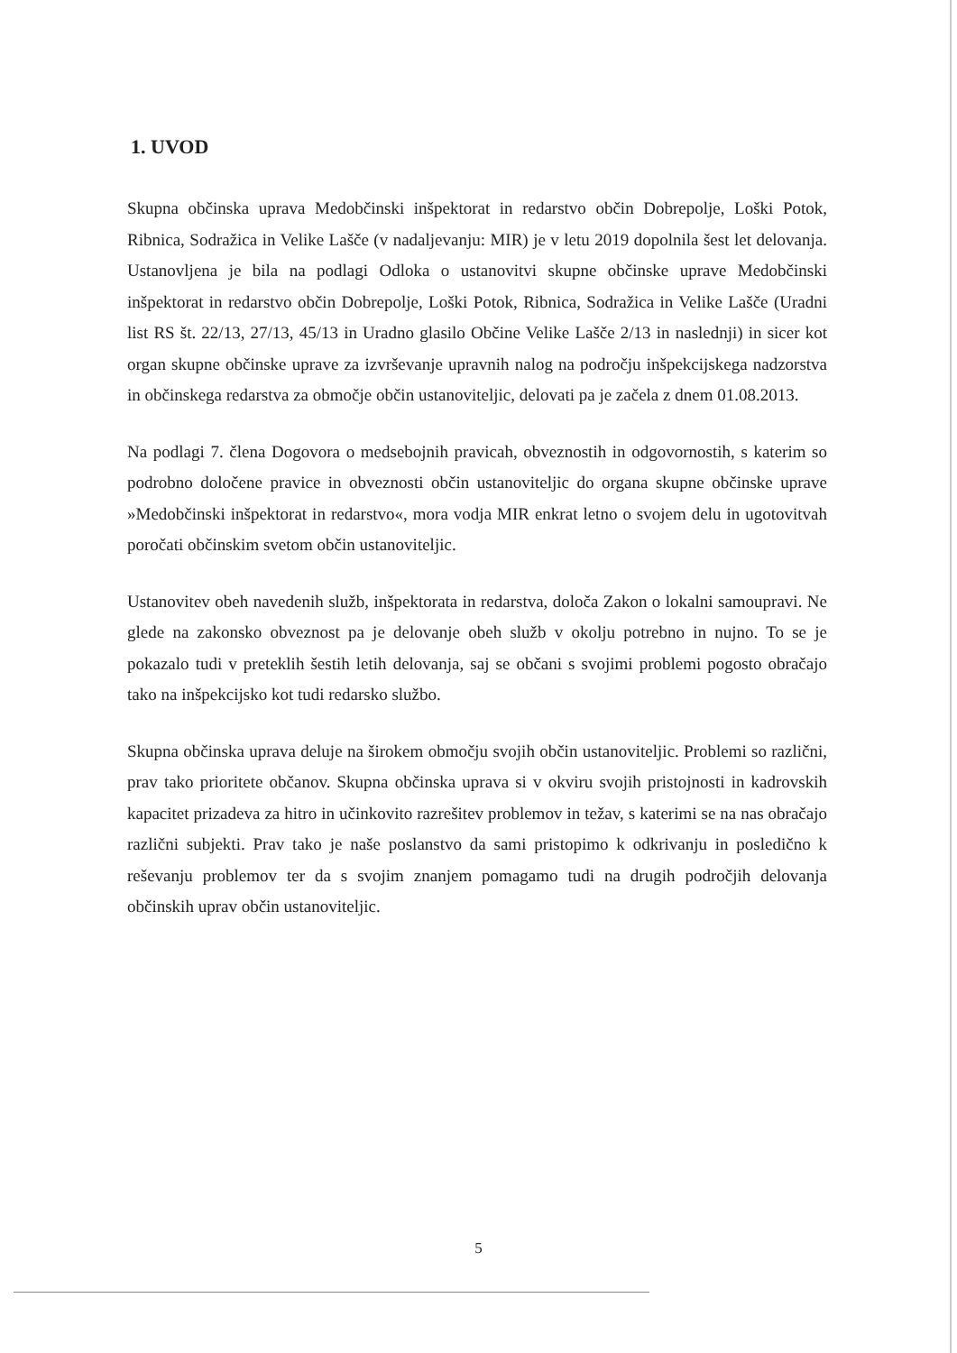1. UVOD
Skupna občinska uprava Medobčinski inšpektorat in redarstvo občin Dobrepolje, Loški Potok, Ribnica, Sodražica in Velike Lašče (v nadaljevanju: MIR) je v letu 2019 dopolnila šest let delovanja. Ustanovljena je bila na podlagi Odloka o ustanovitvi skupne občinske uprave Medobčinski inšpektorat in redarstvo občin Dobrepolje, Loški Potok, Ribnica, Sodražica in Velike Lašče (Uradni list RS št. 22/13, 27/13, 45/13 in Uradno glasilo Občine Velike Lašče 2/13 in naslednji) in sicer kot organ skupne občinske uprave za izvrševanje upravnih nalog na področju inšpekcijskega nadzorstva in občinskega redarstva za območje občin ustanoviteljic, delovati pa je začela z dnem 01.08.2013.
Na podlagi 7. člena Dogovora o medsebojnih pravicah, obveznostih in odgovornostih, s katerim so podrobno določene pravice in obveznosti občin ustanoviteljic do organa skupne občinske uprave »Medobčinski inšpektorat in redarstvo«, mora vodja MIR enkrat letno o svojem delu in ugotovitvah poročati občinskim svetom občin ustanoviteljic.
Ustanovitev obeh navedenih služb, inšpektorata in redarstva, določa Zakon o lokalni samoupravi. Ne glede na zakonsko obveznost pa je delovanje obeh služb v okolju potrebno in nujno. To se je pokazalo tudi v preteklih šestih letih delovanja, saj se občani s svojimi problemi pogosto obračajo tako na inšpekcijsko kot tudi redarsko službo.
Skupna občinska uprava deluje na širokem območju svojih občin ustanoviteljic. Problemi so različni, prav tako prioritete občanov. Skupna občinska uprava si v okviru svojih pristojnosti in kadrovskih kapacitet prizadeva za hitro in učinkovito razrešitev problemov in težav, s katerimi se na nas obračajo različni subjekti. Prav tako je naše poslanstvo da sami pristopimo k odkrivanju in posledično k reševanju problemov ter da s svojim znanjem pomagamo tudi na drugih področjih delovanja občinskih uprav občin ustanoviteljic.
5